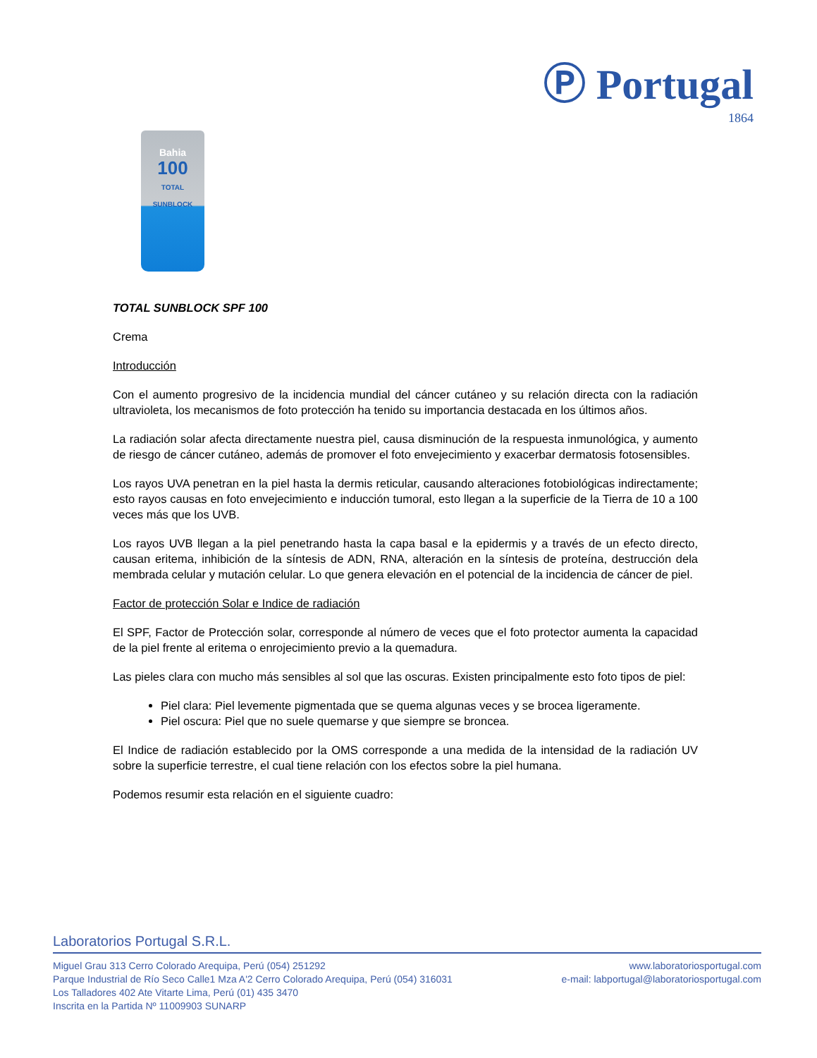Ⓟ Portugal
1864
Bahia
100
TOTAL SUNBLOCK
TOTAL SUNBLOCK SPF 100
Crema
Introducción
Con el aumento progresivo de la incidencia mundial del cáncer cutáneo y su relación directa con la radiación ultravioleta, los mecanismos de foto protección ha tenido su importancia destacada en los últimos años.
La radiación solar afecta directamente nuestra piel, causa disminución de la respuesta inmunológica, y aumento de riesgo de cáncer cutáneo, además de promover el foto envejecimiento y exacerbar dermatosis fotosensibles.
Los rayos UVA penetran en la piel hasta la dermis reticular, causando alteraciones fotobiológicas indirectamente; esto rayos causas en foto envejecimiento e inducción tumoral, esto llegan a la superficie de la Tierra de 10 a 100 veces más que los UVB.
Los rayos UVB llegan a la piel penetrando hasta la capa basal e la epidermis y a través de un efecto directo, causan eritema, inhibición de la síntesis de ADN, RNA, alteración en la síntesis de proteína, destrucción dela membrada celular y mutación celular. Lo que genera elevación en el potencial de la incidencia de cáncer de piel.
Factor de protección Solar e Indice de radiación
El SPF, Factor de Protección solar, corresponde al número de veces que el foto protector aumenta la capacidad de la piel frente al eritema o enrojecimiento previo a la quemadura.
Las pieles clara con mucho más sensibles al sol que las oscuras. Existen principalmente esto foto tipos de piel:
Piel clara: Piel levemente pigmentada que se quema algunas veces y se brocea ligeramente.
Piel oscura: Piel que no suele quemarse y que siempre se broncea.
El Indice de radiación establecido por la OMS corresponde a una medida de la intensidad de la radiación UV sobre la superficie terrestre, el cual tiene relación con los efectos sobre la piel humana.
Podemos resumir esta relación en el siguiente cuadro:
Laboratorios Portugal S.R.L.
Miguel Grau 313 Cerro Colorado Arequipa, Perú (054) 251292
Parque Industrial de Río Seco Calle1 Mza A'2 Cerro Colorado Arequipa, Perú (054) 316031
Los Talladores 402 Ate Vitarte Lima, Perú (01) 435 3470
Inscrita en la Partida Nº 11009903 SUNARP
www.laboratoriosportugal.com
e-mail: labportugal@laboratoriosportugal.com